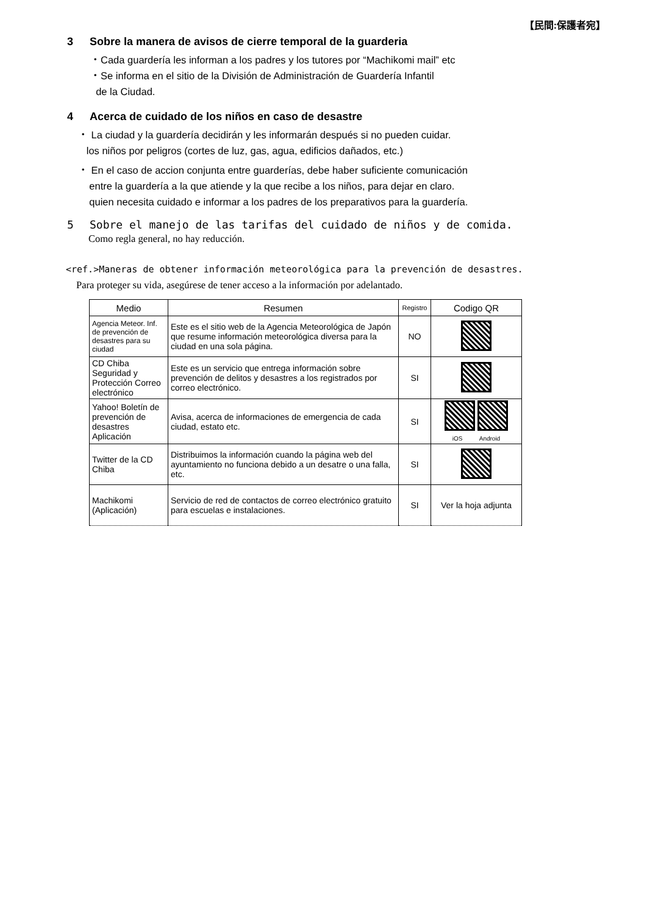【民間:保護者宛】
3 Sobre la manera de avisos de cierre temporal de la guarderia
・Cada guardería les informan a los padres y los tutores por “Machikomi mail” etc
・Se informa en el sitio de la División de Administración de Guardería Infantil
de la Ciudad.
4 Acerca de cuidado de los niños en caso de desastre
・ La ciudad y la guardería decidirán y les informarán después si no pueden cuidar.
los niños por peligros (cortes de luz, gas, agua, edificios dañados, etc.)
・ En el caso de accion conjunta entre guarderías, debe haber suficiente comunicación
entre la guardería a la que atiende y la que recibe a los niños, para dejar en claro.
quien necesita cuidado e informar a los padres de los preparativos para la guardería.
5 Sobre el manejo de las tarifas del cuidado de niños y de comida.
Como regla general, no hay reducción.
<ref.>Maneras de obtener información meteorológica para la prevención de desastres.
Para proteger su vida, asegúrese de tener acceso a la información por adelantado.
| Medio | Resumen | Registro | Codigo QR |
| --- | --- | --- | --- |
| Agencia Meteor. Inf. de prevención de desastres para su ciudad | Este es el sitio web de la Agencia Meteorológica de Japón que resume información meteorológica diversa para la ciudad en una sola página. | NO | |
| CD Chiba Seguridad y Protección Correo electrónico | Este es un servicio que entrega información sobre prevención de delitos y desastres a los registrados por correo electrónico. | SI | |
| Yahoo! Boletín de prevención de desastres Aplicación | Avisa, acerca de informaciones de emergencia de cada ciudad, estato etc. | SI | iOS Android |
| Twitter de la CD Chiba | Distribuimos la información cuando la página web del ayuntamiento no funciona debido a un desatre o una falla, etc. | SI | |
| Machikomi (Aplicación) | Servicio de red de contactos de correo electrónico gratuito para escuelas e instalaciones. | SI | Ver la hoja adjunta |